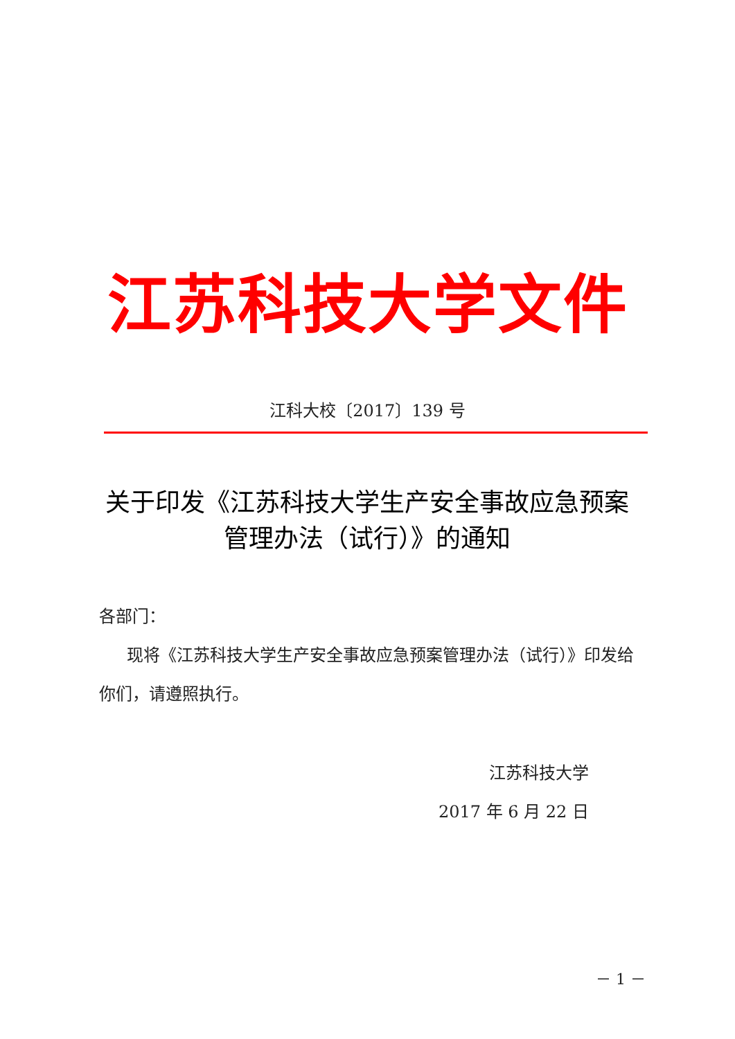江苏科技大学文件
江科大校〔2017〕139 号
关于印发《江苏科技大学生产安全事故应急预案管理办法（试行）》的通知
各部门：
现将《江苏科技大学生产安全事故应急预案管理办法（试行）》印发给你们，请遵照执行。
江苏科技大学
2017 年 6 月 22 日
－ 1 －